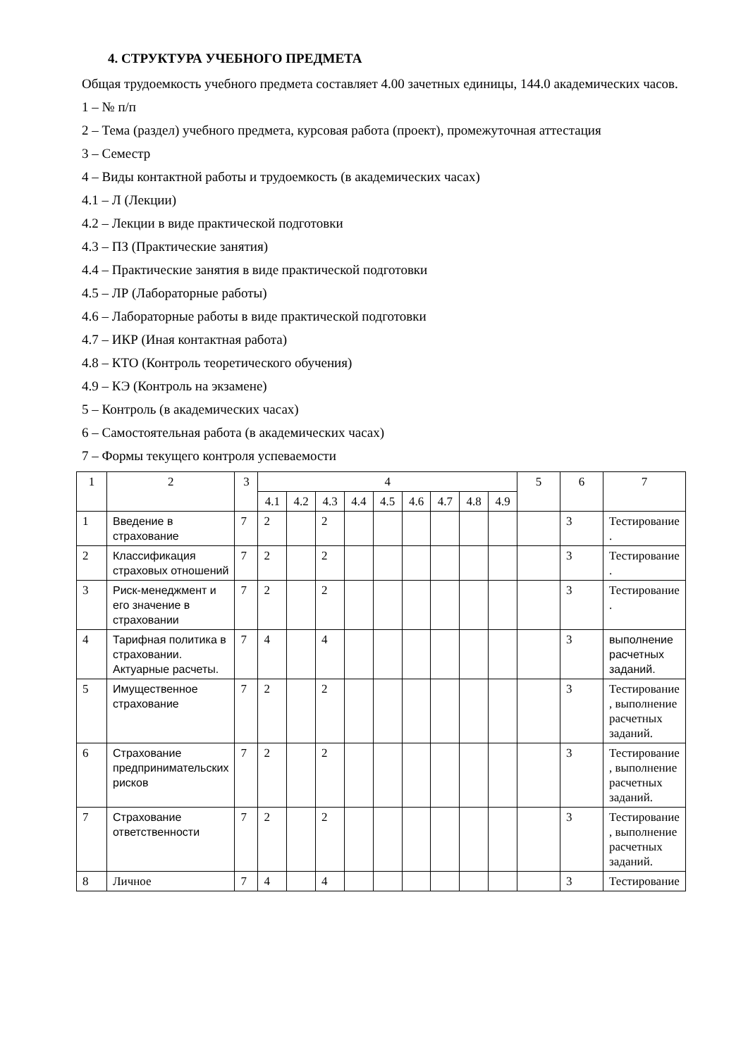4. СТРУКТУРА УЧЕБНОГО ПРЕДМЕТА
Общая трудоемкость учебного предмета составляет 4.00 зачетных единицы, 144.0 академических часов.
1 – № п/п
2 – Тема (раздел) учебного предмета, курсовая работа (проект), промежуточная аттестация
3 – Семестр
4 – Виды контактной работы и трудоемкость (в академических часах)
4.1 – Л (Лекции)
4.2 – Лекции в виде практической подготовки
4.3 – ПЗ (Практические занятия)
4.4 – Практические занятия в виде практической подготовки
4.5 – ЛР (Лабораторные работы)
4.6 – Лабораторные работы в виде практической подготовки
4.7 – ИКР (Иная контактная работа)
4.8 – КТО (Контроль теоретического обучения)
4.9 – КЭ (Контроль на экзамене)
5 – Контроль (в академических часах)
6 – Самостоятельная работа (в академических часах)
7 – Формы текущего контроля успеваемости
| 1 | 2 | 3 | 4 | | | | | | | | | 5 | 6 | 7 |
| --- | --- | --- | --- | --- | --- | --- | --- | --- | --- | --- | --- | --- | --- | --- |
| | | | 4.1 | 4.2 | 4.3 | 4.4 | 4.5 | 4.6 | 4.7 | 4.8 | 4.9 | | | |
| 1 | Введение в страхование | 7 | 2 | | 2 | | | | | | | | 3 | Тестирование . |
| 2 | Классификация страховых отношений | 7 | 2 | | 2 | | | | | | | | 3 | Тестирование . |
| 3 | Риск-менеджмент и его значение в страховании | 7 | 2 | | 2 | | | | | | | | 3 | Тестирование . |
| 4 | Тарифная политика в страховании. Актуарные расчеты. | 7 | 4 | | 4 | | | | | | | | 3 | выполнение расчетных заданий. |
| 5 | Имущественное страхование | 7 | 2 | | 2 | | | | | | | | 3 | Тестирование , выполнение расчетных заданий. |
| 6 | Страхование предпринимательских рисков | 7 | 2 | | 2 | | | | | | | | 3 | Тестирование , выполнение расчетных заданий. |
| 7 | Страхование ответственности | 7 | 2 | | 2 | | | | | | | | 3 | Тестирование , выполнение расчетных заданий. |
| 8 | Личное | 7 | 4 | | 4 | | | | | | | | 3 | Тестирование |